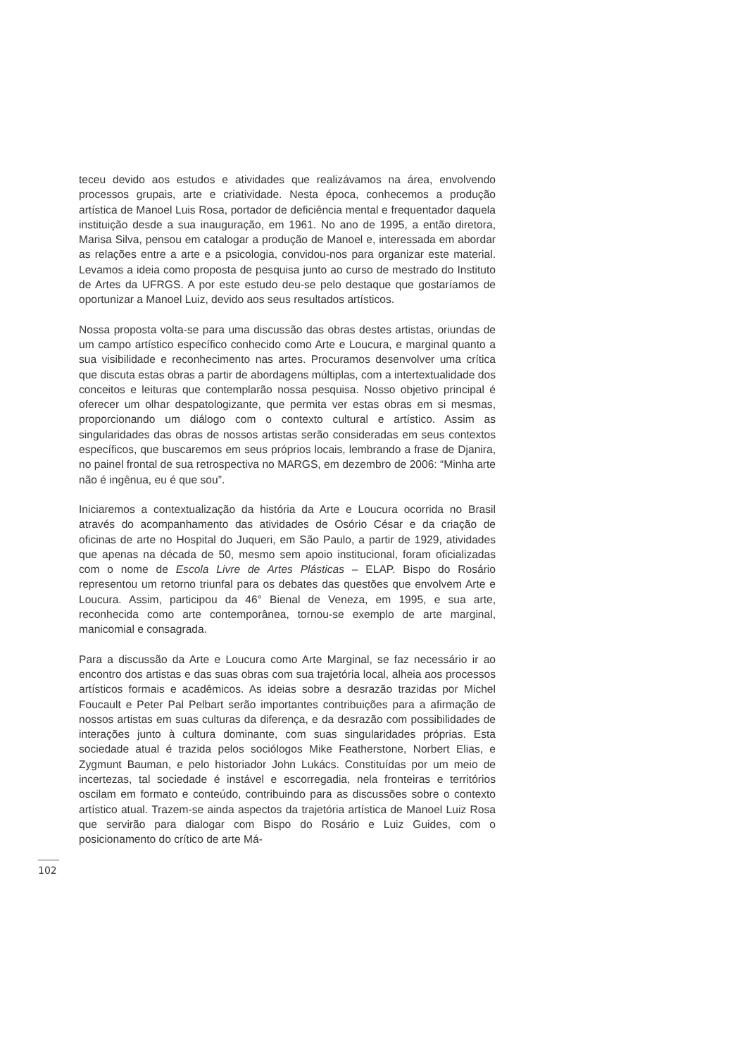teceu devido aos estudos e atividades que realizávamos na área, envolvendo processos grupais, arte e criatividade. Nesta época, conhecemos a produção artística de Manoel Luis Rosa, portador de deficiência mental e frequentador daquela instituição desde a sua inauguração, em 1961. No ano de 1995, a então diretora, Marisa Silva, pensou em catalogar a produção de Manoel e, interessada em abordar as relações entre a arte e a psicologia, convidou-nos para organizar este material. Levamos a ideia como proposta de pesquisa junto ao curso de mestrado do Instituto de Artes da UFRGS. A por este estudo deu-se pelo destaque que gostaríamos de oportunizar a Manoel Luiz, devido aos seus resultados artísticos.
Nossa proposta volta-se para uma discussão das obras destes artistas, oriundas de um campo artístico específico conhecido como Arte e Loucura, e marginal quanto a sua visibilidade e reconhecimento nas artes. Procuramos desenvolver uma crítica que discuta estas obras a partir de abordagens múltiplas, com a intertextualidade dos conceitos e leituras que contemplarão nossa pesquisa. Nosso objetivo principal é oferecer um olhar despatologizante, que permita ver estas obras em si mesmas, proporcionando um diálogo com o contexto cultural e artístico. Assim as singularidades das obras de nossos artistas serão consideradas em seus contextos específicos, que buscaremos em seus próprios locais, lembrando a frase de Djanira, no painel frontal de sua retrospectiva no MARGS, em dezembro de 2006: “Minha arte não é ingênua, eu é que sou”.
Iniciaremos a contextualização da história da Arte e Loucura ocorrida no Brasil através do acompanhamento das atividades de Osório César e da criação de oficinas de arte no Hospital do Juqueri, em São Paulo, a partir de 1929, atividades que apenas na década de 50, mesmo sem apoio institucional, foram oficializadas com o nome de Escola Livre de Artes Plásticas – ELAP. Bispo do Rosário representou um retorno triunfal para os debates das questões que envolvem Arte e Loucura. Assim, participou da 46° Bienal de Veneza, em 1995, e sua arte, reconhecida como arte contemporânea, tornou-se exemplo de arte marginal, manicomial e consagrada.
Para a discussão da Arte e Loucura como Arte Marginal, se faz necessário ir ao encontro dos artistas e das suas obras com sua trajetória local, alheia aos processos artísticos formais e acadêmicos. As ideias sobre a desrazão trazidas por Michel Foucault e Peter Pal Pelbart serão importantes contribuições para a afirmação de nossos artistas em suas culturas da diferença, e da desrazão com possibilidades de interações junto à cultura dominante, com suas singularidades próprias. Esta sociedade atual é trazida pelos sociólogos Mike Featherstone, Norbert Elias, e Zygmunt Bauman, e pelo historiador John Lukács. Constituídas por um meio de incertezas, tal sociedade é instável e escorregadia, nela fronteiras e territórios oscilam em formato e conteúdo, contribuindo para as discussões sobre o contexto artístico atual. Trazem-se ainda aspectos da trajetória artística de Manoel Luiz Rosa que servirão para dialogar com Bispo do Rosário e Luiz Guides, com o posicionamento do crítico de arte Má-
102